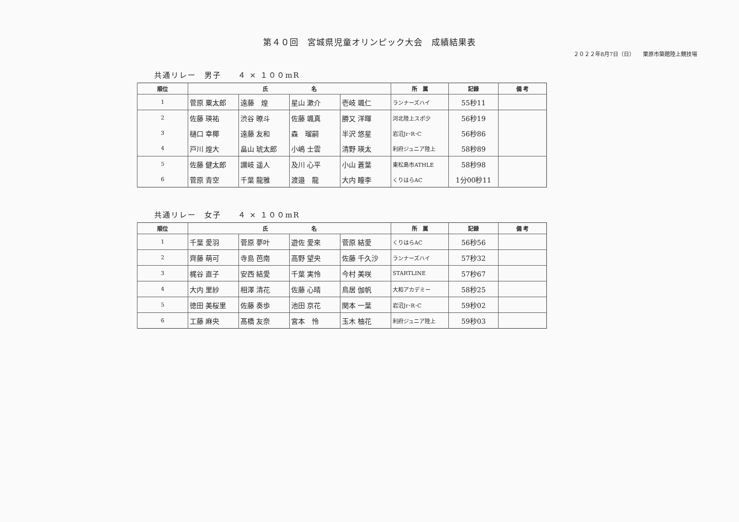第４０回　宮城県児童オリンピック大会　成績結果表
２０２２年8月7日（日）　　栗原市築館陸上競技場
共通リレー　男子　　４ × １００mR
| 順位 | 氏 名 | | | | 所 属 | 記録 | 備 考 |
| --- | --- | --- | --- | --- | --- | --- | --- |
| 1 | 菅原 粟太郎 | 遠藤 煌 | 星山 漱介 | 壱岐 颯仁 | ランナーズハイ | 55秒11 | |
| 2 | 佐藤 瑛祐 | 渋谷 暸斗 | 佐藤 颯真 | 勝又 洋暉 | 河北陸上スポ少 | 56秒19 | |
| 3 | 樋口 幸椰 | 遠藤 友和 | 森 瑠嗣 | 半沢 悠星 | 岩沼Jr･R･C | 56秒86 | |
| 4 | 戸川 煌大 | 畠山 琥太郎 | 小嶋 士雲 | 清野 瑛太 | 利府ジュニア陸上 | 58秒89 | |
| 5 | 佐藤 健太郎 | 讃岐 遥人 | 及川 心平 | 小山 蒼葉 | 東松島市ATHLE | 58秒98 | |
| 6 | 菅原 青空 | 千葉 龍雅 | 渡邉 龍 | 大内 瞳李 | くりはらAC | 1分00秒11 | |
共通リレー　女子　　４ × １００mR
| 順位 | 氏 名 | | | | 所 属 | 記録 | 備 考 |
| --- | --- | --- | --- | --- | --- | --- | --- |
| 1 | 千葉 愛羽 | 菅原 夢叶 | 遊佐 愛來 | 菅原 結愛 | くりはらAC | 56秒56 | |
| 2 | 齊藤 萌可 | 寺島 芭南 | 高野 望央 | 佐藤 千久沙 | ランナーズハイ | 57秒32 | |
| 3 | 梶谷 直子 | 安西 結愛 | 千葉 実怜 | 今村 美咲 | STARTLINE | 57秒67 | |
| 4 | 大内 里紗 | 相澤 清花 | 佐藤 心晴 | 鳥居 伽帆 | 大和アカデミー | 58秒25 | |
| 5 | 徳田 美桜里 | 佐藤 奏歩 | 池田 京花 | 関本 一葉 | 岩沼Jr･R･C | 59秒02 | |
| 6 | 工藤 麻央 | 髙橋 友奈 | 宮本 怜 | 玉木 柚花 | 利府ジュニア陸上 | 59秒03 | |